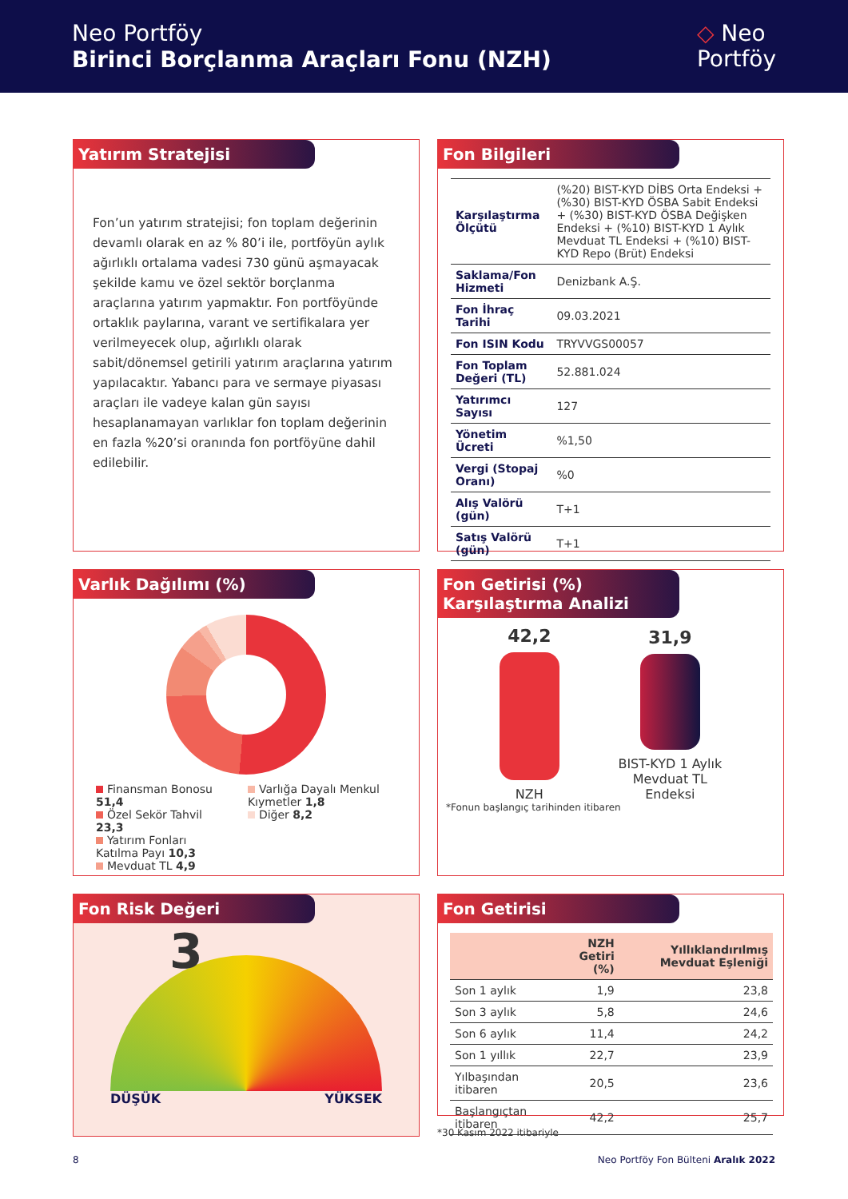Neo Portföy
Birinci Borçlanma Araçları Fonu (NZH)
◇ Neo
Portföy
Yatırım Stratejisi
Fon’un yatırım stratejisi; fon toplam değerinin devamlı olarak en az % 80’i ile, portföyün aylık ağırlıklı ortalama vadesi 730 günü aşmayacak şekilde kamu ve özel sektör borçlanma araçlarına yatırım yapmaktır. Fon portföyünde ortaklık paylarına, varant ve sertifikalara yer verilmeyecek olup, ağırlıklı olarak sabit/dönemsel getirili yatırım araçlarına yatırım yapılacaktır. Yabancı para ve sermaye piyasası araçları ile vadeye kalan gün sayısı hesaplanamayan varlıklar fon toplam değerinin en fazla %20’si oranında fon portföyüne dahil edilebilir.
Fon Bilgileri
| Karşılaştırma Ölçütü | (%20) BIST-KYD DİBS Orta Endeksi + (%30) BIST-KYD ÖSBA Sabit Endeksi + (%30) BIST-KYD ÖSBA Değişken Endeksi + (%10) BIST-KYD 1 Aylık Mevduat TL Endeksi + (%10) BIST-KYD Repo (Brüt) Endeksi |
| Saklama/Fon Hizmeti | Denizbank A.Ş. |
| Fon İhraç Tarihi | 09.03.2021 |
| Fon ISIN Kodu | TRYVVGS00057 |
| Fon Toplam Değeri (TL) | 52.881.024 |
| Yatırımcı Sayısı | 127 |
| Yönetim Ücreti | %1,50 |
| Vergi (Stopaj Oranı) | %0 |
| Alış Valörü (gün) | T+1 |
| Satış Valörü (gün) | T+1 |
Varlık Dağılımı (%)
Finansman Bonosu 51,4
Özel Sekör Tahvil 23,3
Yatırım Fonları Katılma Payı 10,3
Mevduat TL 4,9
Varlığa Dayalı Menkul Kıymetler 1,8
Diğer 8,2
Fon Getirisi (%)
Karşılaştırma Analizi
42,2
NZH
31,9
BIST-KYD 1 Aylık
Mevduat TL
Endeksi
*Fonun başlangıç tarihinden itibaren
Fon Risk Değeri
3
DÜŞÜK YÜKSEK
Fon Getirisi
| | NZH Getiri (%) | Yıllıklandırılmış Mevduat Eşleniği |
| --- | --- | --- |
| Son 1 aylık | 1,9 | 23,8 |
| Son 3 aylık | 5,8 | 24,6 |
| Son 6 aylık | 11,4 | 24,2 |
| Son 1 yıllık | 22,7 | 23,9 |
| Yılbaşından itibaren | 20,5 | 23,6 |
| Başlangıçtan itibaren | 42,2 | 25,7 |
*30 Kasım 2022 itibariyle
8 Neo Portföy Fon Bülteni Aralık 2022